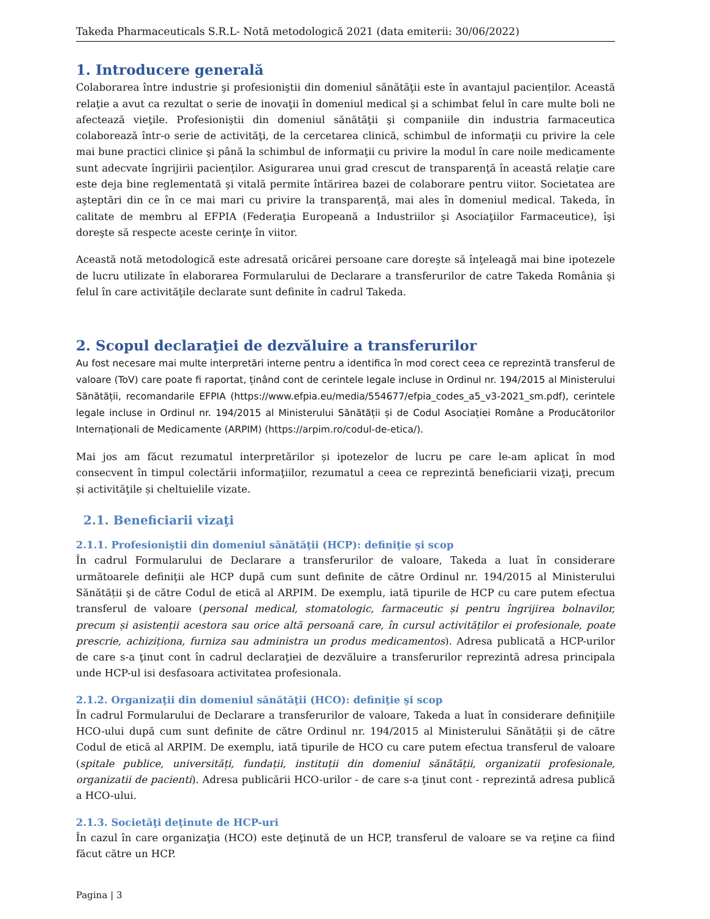Takeda Pharmaceuticals S.R.L- Notă metodologică 2021 (data emiterii: 30/06/2022)
1. Introducere generală
Colaborarea între industrie şi profesioniştii din domeniul sănătăţii este în avantajul pacienților. Această relaţie a avut ca rezultat o serie de inovaţii în domeniul medical şi a schimbat felul în care multe boli ne afectează vieţile. Profesioniştii din domeniul sănătăţii şi companiile din industria farmaceutica colaborează într-o serie de activităţi, de la cercetarea clinică, schimbul de informaţii cu privire la cele mai bune practici clinice şi până la schimbul de informaţii cu privire la modul în care noile medicamente sunt adecvate îngrijirii pacienţilor. Asigurarea unui grad crescut de transparenţă în această relaţie care este deja bine reglementată şi vitală permite întărirea bazei de colaborare pentru viitor. Societatea are aşteptări din ce în ce mai mari cu privire la transparenţă, mai ales în domeniul medical. Takeda, în calitate de membru al EFPIA (Federaţia Europeană a Industriilor şi Asociaţiilor Farmaceutice), îşi doreşte să respecte aceste cerinţe în viitor.
Această notă metodologică este adresată oricărei persoane care doreşte să înţeleagă mai bine ipotezele de lucru utilizate în elaborarea Formularului de Declarare a transferurilor de catre Takeda România şi felul în care activităţile declarate sunt definite în cadrul Takeda.
2. Scopul declaraţiei de dezvăluire a transferurilor
Au fost necesare mai multe interpretări interne pentru a identifica în mod corect ceea ce reprezintă transferul de valoare (ToV) care poate fi raportat, ținând cont de cerintele legale incluse in Ordinul nr. 194/2015 al Ministerului Sănătății, recomandarile EFPIA (https://www.efpia.eu/media/554677/efpia_codes_a5_v3-2021_sm.pdf), cerintele legale incluse in Ordinul nr. 194/2015 al Ministerului Sănătății și de Codul Asociației Române a Producătorilor Internaționali de Medicamente (ARPIM) (https://arpim.ro/codul-de-etica/).
Mai jos am făcut rezumatul interpretărilor și ipotezelor de lucru pe care le-am aplicat în mod consecvent în timpul colectării informaţiilor, rezumatul a ceea ce reprezintă beneficiarii vizaţi, precum și activităţile și cheltuielile vizate.
2.1. Beneficiarii vizaţi
2.1.1. Profesioniştii din domeniul sănătăţii (HCP): definiţie şi scop
În cadrul Formularului de Declarare a transferurilor de valoare, Takeda a luat în considerare următoarele definiţii ale HCP după cum sunt definite de către Ordinul nr. 194/2015 al Ministerului Sănătății şi de către Codul de etică al ARPIM. De exemplu, iată tipurile de HCP cu care putem efectua transferul de valoare (personal medical, stomatologic, farmaceutic și pentru îngrijirea bolnavilor, precum și asistenții acestora sau orice altă persoană care, în cursul activităților ei profesionale, poate prescrie, achiziționa, furniza sau administra un produs medicamentos). Adresa publicată a HCP-urilor de care s-a ţinut cont în cadrul declaraţiei de dezvăluire a transferurilor reprezintă adresa principala unde HCP-ul isi desfasoara activitatea profesionala.
2.1.2. Organizaţii din domeniul sănătăţii (HCO): definiţie şi scop
În cadrul Formularului de Declarare a transferurilor de valoare, Takeda a luat în considerare definiţiile HCO-ului după cum sunt definite de către Ordinul nr. 194/2015 al Ministerului Sănătății şi de către Codul de etică al ARPIM. De exemplu, iată tipurile de HCO cu care putem efectua transferul de valoare (spitale publice, universități, fundații, instituții din domeniul sănătății, organizatii profesionale, organizatii de pacienti). Adresa publicării HCO-urilor - de care s-a ţinut cont - reprezintă adresa publică a HCO-ului.
2.1.3. Societăţi deţinute de HCP-uri
În cazul în care organizaţia (HCO) este deţinută de un HCP, transferul de valoare se va reţine ca fiind făcut către un HCP.
Pagina | 3